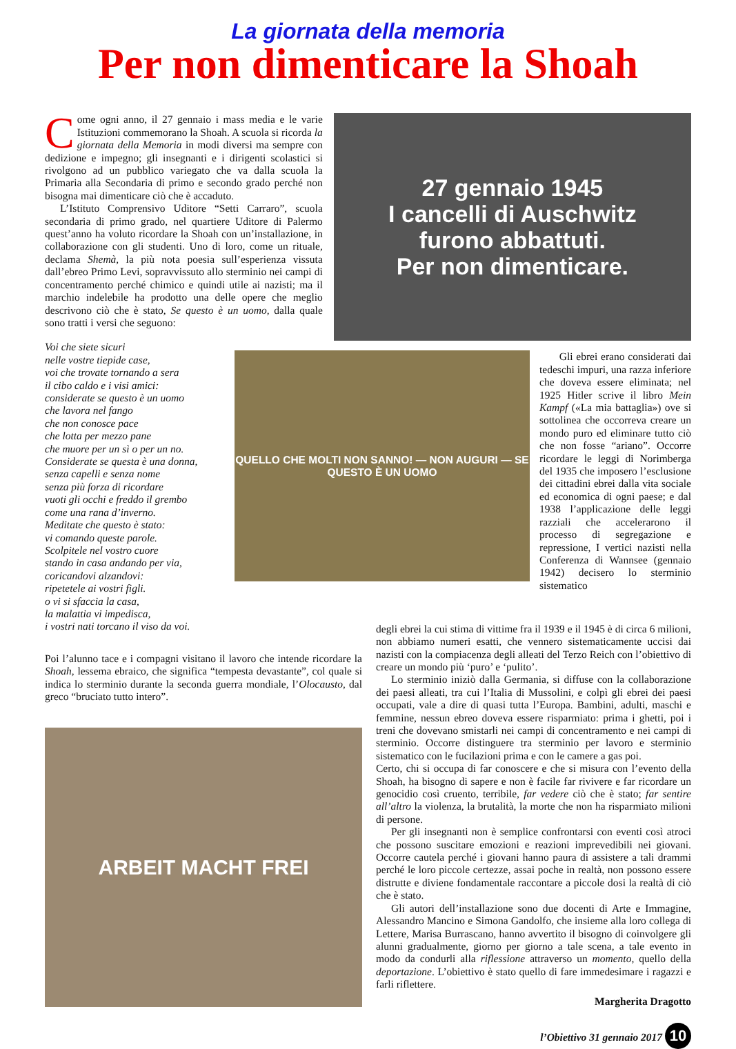La giornata della memoria
Per non dimenticare la Shoah
Come ogni anno, il 27 gennaio i mass media e le varie Istituzioni commemorano la Shoah. A scuola si ricorda la giornata della Memoria in modi diversi ma sempre con dedizione e impegno; gli insegnanti e i dirigenti scolastici si rivolgono ad un pubblico variegato che va dalla scuola la Primaria alla Secondaria di primo e secondo grado perché non bisogna mai dimenticare ciò che è accaduto.
L’Istituto Comprensivo Uditore “Setti Carraro”, scuola secondaria di primo grado, nel quartiere Uditore di Palermo quest’anno ha voluto ricordare la Shoah con un’installazione, in collaborazione con gli studenti. Uno di loro, come un rituale, declama Shemà, la più nota poesia sull’esperienza vissuta dall’ebreo Primo Levi, sopravvissuto allo sterminio nei campi di concentramento perché chimico e quindi utile ai nazisti; ma il marchio indelebile ha prodotto una delle opere che meglio descrivono ciò che è stato, Se questo è un uomo, dalla quale sono tratti i versi che seguono:
27 gennaio 1945
I cancelli di Auschwitz
furono abbattuti.
Per non dimenticare.
Voi che siete sicuri
nelle vostre tiepide case,
voi che trovate tornando a sera
il cibo caldo e i visi amici:
considerate se questo è un uomo
che lavora nel fango
che non conosce pace
che lotta per mezzo pane
che muore per un sì o per un no.
Considerate se questa è una donna,
senza capelli e senza nome
senza più forza di ricordare
vuoti gli occhi e freddo il grembo
come una rana d’inverno.
Meditate che questo è stato:
vi comando queste parole.
Scolpitele nel vostro cuore
stando in casa andando per via,
coricandovi alzandovi:
ripetetele ai vostri figli.
o vi si sfaccia la casa,
la malattia vi impedisca,
i vostri nati torcano il viso da voi.
QUELLO CHE MOLTI NON SANNO! — NON AUGURI — SE QUESTO È UN UOMO
Gli ebrei erano considerati dai tedeschi impuri, una razza inferiore che doveva essere eliminata; nel 1925 Hitler scrive il libro Mein Kampf («La mia battaglia») ove si sottolinea che occorreva creare un mondo puro ed eliminare tutto ciò che non fosse “ariano”. Occorre ricordare le leggi di Norimberga del 1935 che imposero l’esclusione dei cittadini ebrei dalla vita sociale ed economica di ogni paese; e dal 1938 l’applicazione delle leggi razziali che accelerarono il processo di segregazione e repressione, I vertici nazisti nella Conferenza di Wannsee (gennaio 1942) decisero lo sterminio sistematico
Poi l’alunno tace e i compagni visitano il lavoro che intende ricordare la Shoah, lessema ebraico, che significa “tempesta devastante”, col quale si indica lo sterminio durante la seconda guerra mondiale, l’Olocausto, dal greco “bruciato tutto intero”.
ARBEIT MACHT FREI
degli ebrei la cui stima di vittime fra il 1939 e il 1945 è di circa 6 milioni, non abbiamo numeri esatti, che vennero sistematicamente uccisi dai nazisti con la compiacenza degli alleati del Terzo Reich con l’obiettivo di creare un mondo più ‘puro’ e ‘pulito’.
Lo sterminio iniziò dalla Germania, si diffuse con la collaborazione dei paesi alleati, tra cui l’Italia di Mussolini, e colpì gli ebrei dei paesi occupati, vale a dire di quasi tutta l’Europa. Bambini, adulti, maschi e femmine, nessun ebreo doveva essere risparmiato: prima i ghetti, poi i treni che dovevano smistarli nei campi di concentramento e nei campi di sterminio. Occorre distinguere tra sterminio per lavoro e sterminio sistematico con le fucilazioni prima e con le camere a gas poi.
Certo, chi si occupa di far conoscere e che si misura con l’evento della Shoah, ha bisogno di sapere e non è facile far rivivere e far ricordare un genocidio così cruento, terribile, far vedere ciò che è stato; far sentire all’altro la violenza, la brutalità, la morte che non ha risparmiato milioni di persone.
Per gli insegnanti non è semplice confrontarsi con eventi così atroci che possono suscitare emozioni e reazioni imprevedibili nei giovani. Occorre cautela perché i giovani hanno paura di assistere a tali drammi perché le loro piccole certezze, assai poche in realtà, non possono essere distrutte e diviene fondamentale raccontare a piccole dosi la realtà di ciò che è stato.
Gli autori dell’installazione sono due docenti di Arte e Immagine, Alessandro Mancino e Simona Gandolfo, che insieme alla loro collega di Lettere, Marisa Burrascano, hanno avvertito il bisogno di coinvolgere gli alunni gradualmente, giorno per giorno a tale scena, a tale evento in modo da condurli alla riflessione attraverso un momento, quello della deportazione. L’obiettivo è stato quello di fare immedesimare i ragazzi e farli riflettere.
Margherita Dragotto
l’Obiettivo 31 gennaio 2017 10